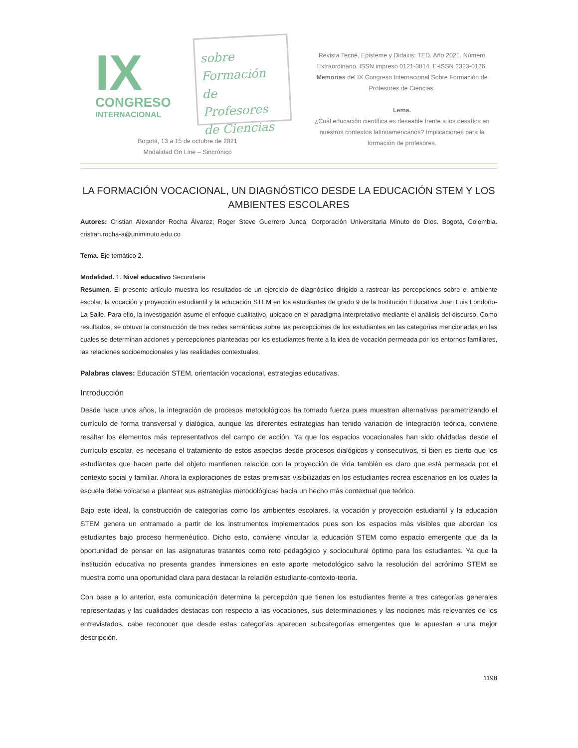IX
CONGRESO
INTERNACIONAL
sobre Formación
de Profesores
de Ciencias
Revista Tecné, Episteme y Didaxis: TED. Año 2021. Número Extraordinario. ISSN impreso 0121-3814. E-ISSN 2323-0126. Memorias del IX Congreso Internacional Sobre Formación de Profesores de Ciencias.
Lema.
¿Cuál educación científica es deseable frente a los desafíos en nuestros contextos latinoamericanos? Implicaciones para la formación de profesores.
Bogotá, 13 a 15 de octubre de 2021
Modalidad On Line – Sincrónico
LA FORMACIÓN VOCACIONAL, UN DIAGNÓSTICO DESDE LA EDUCACIÓN STEM Y LOS AMBIENTES ESCOLARES
Autores: Cristian Alexander Rocha Álvarez; Roger Steve Guerrero Junca. Corporación Universitaria Minuto de Dios. Bogotá, Colombia. cristian.rocha-a@uniminuto.edu.co
Tema. Eje temático 2.
Modalidad. 1. Nivel educativo Secundaria
Resumen. El presente artículo muestra los resultados de un ejercicio de diagnóstico dirigido a rastrear las percepciones sobre el ambiente escolar, la vocación y proyección estudiantil y la educación STEM en los estudiantes de grado 9 de la Institución Educativa Juan Luis Londoño- La Salle. Para ello, la investigación asume el enfoque cualitativo, ubicado en el paradigma interpretativo mediante el análisis del discurso. Como resultados, se obtuvo la construcción de tres redes semánticas sobre las percepciones de los estudiantes en las categorías mencionadas en las cuales se determinan acciones y percepciones planteadas por los estudiantes frente a la idea de vocación permeada por los entornos familiares, las relaciones socioemocionales y las realidades contextuales.
Palabras claves: Educación STEM, orientación vocacional, estrategias educativas.
Introducción
Desde hace unos años, la integración de procesos metodológicos ha tomado fuerza pues muestran alternativas parametrizando el currículo de forma transversal y dialógica, aunque las diferentes estrategias han tenido variación de integración teórica, conviene resaltar los elementos más representativos del campo de acción. Ya que los espacios vocacionales han sido olvidadas desde el currículo escolar, es necesario el tratamiento de estos aspectos desde procesos dialógicos y consecutivos, si bien es cierto que los estudiantes que hacen parte del objeto mantienen relación con la proyección de vida también es claro que está permeada por el contexto social y familiar. Ahora la exploraciones de estas premisas visibilizadas en los estudiantes recrea escenarios en los cuales la escuela debe volcarse a plantear sus estrategias metodológicas hacia un hecho más contextual que teórico.
Bajo este ideal, la construcción de categorías como los ambientes escolares, la vocación y proyección estudiantil y la educación STEM genera un entramado a partir de los instrumentos implementados pues son los espacios más visibles que abordan los estudiantes bajo proceso hermenéutico. Dicho esto, conviene vincular la educación STEM como espacio emergente que da la oportunidad de pensar en las asignaturas tratantes como reto pedagógico y sociocultural óptimo para los estudiantes. Ya que la institución educativa no presenta grandes inmersiones en este aporte metodológico salvo la resolución del acrónimo STEM se muestra como una oportunidad clara para destacar la relación estudiante-contexto-teoría.
Con base a lo anterior, esta comunicación determina la percepción que tienen los estudiantes frente a tres categorías generales representadas y las cualidades destacas con respecto a las vocaciones, sus determinaciones y las nociones más relevantes de los entrevistados, cabe reconocer que desde estas categorías aparecen subcategorías emergentes que le apuestan a una mejor descripción.
1198